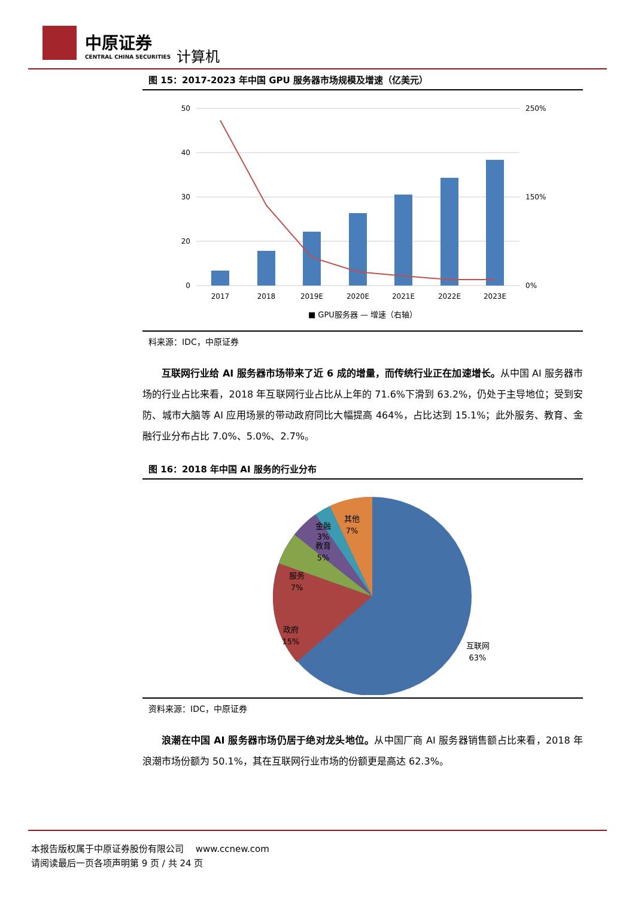中原证券
CENTRAL CHINA SECURITIES
计算机
图 15：2017-2023 年中国 GPU 服务器市场规模及增速（亿美元）
50
40
30
20
0
250%
150%
0%
2017
2018
2019E
2020E
2021E
2022E
2023E
■ GPU服务器 — 增速（右轴）
料来源：IDC，中原证券
互联网行业给 AI 服务器市场带来了近 6 成的增量，而传统行业正在加速增长。从中国 AI 服务器市场的行业占比来看，2018 年互联网行业占比从上年的 71.6%下滑到 63.2%，仍处于主导地位；受到安防、城市大脑等 AI 应用场景的带动政府同比大幅提高 464%，占比达到 15.1%；此外服务、教育、金融行业分布占比 7.0%、5.0%、2.7%。
图 16：2018 年中国 AI 服务的行业分布
其他
7%
金融
3%
教育
5%
服务
7%
政府
15%
互联网
63%
资料来源：IDC，中原证券
浪潮在中国 AI 服务器市场仍居于绝对龙头地位。从中国厂商 AI 服务器销售额占比来看，2018 年浪潮市场份额为 50.1%，其在互联网行业市场的份额更是高达 62.3%。
本报告版权属于中原证券股份有限公司　 www.ccnew.com
请阅读最后一页各项声明第 9 页 / 共 24 页